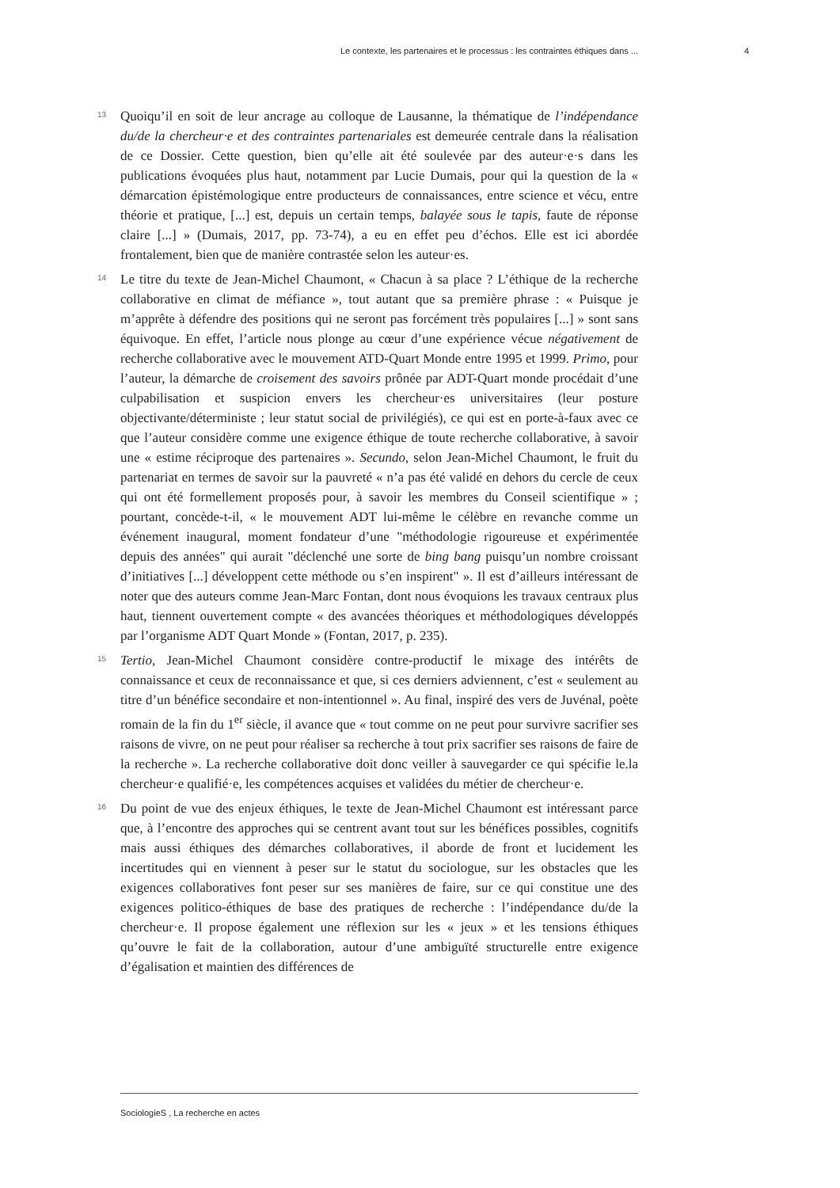Le contexte, les partenaires et le processus : les contraintes éthiques dans ... 4
13
Quoiqu’il en soit de leur ancrage au colloque de Lausanne, la thématique de l’indépendance du/de la chercheur·e et des contraintes partenariales est demeurée centrale dans la réalisation de ce Dossier. Cette question, bien qu’elle ait été soulevée par des auteur·e·s dans les publications évoquées plus haut, notamment par Lucie Dumais, pour qui la question de la « démarcation épistémologique entre producteurs de connaissances, entre science et vécu, entre théorie et pratique, [...] est, depuis un certain temps, balayée sous le tapis, faute de réponse claire [...] » (Dumais, 2017, pp. 73-74), a eu en effet peu d’échos. Elle est ici abordée frontalement, bien que de manière contrastée selon les auteur·es.
14
Le titre du texte de Jean-Michel Chaumont, « Chacun à sa place ? L’éthique de la recherche collaborative en climat de méfiance », tout autant que sa première phrase : « Puisque je m’apprête à défendre des positions qui ne seront pas forcément très populaires [...] » sont sans équivoque. En effet, l’article nous plonge au cœur d’une expérience vécue négativement de recherche collaborative avec le mouvement ATD-Quart Monde entre 1995 et 1999. Primo, pour l’auteur, la démarche de croisement des savoirs prônée par ADT-Quart monde procédait d’une culpabilisation et suspicion envers les chercheur·es universitaires (leur posture objectivante/déterministe ; leur statut social de privilégiés), ce qui est en porte-à-faux avec ce que l’auteur considère comme une exigence éthique de toute recherche collaborative, à savoir une « estime réciproque des partenaires ». Secundo, selon Jean-Michel Chaumont, le fruit du partenariat en termes de savoir sur la pauvreté « n’a pas été validé en dehors du cercle de ceux qui ont été formellement proposés pour, à savoir les membres du Conseil scientifique » ; pourtant, concède-t-il, « le mouvement ADT lui-même le célèbre en revanche comme un événement inaugural, moment fondateur d’une "méthodologie rigoureuse et expérimentée depuis des années" qui aurait "déclenché une sorte de bing bang puisqu’un nombre croissant d’initiatives [...] développent cette méthode ou s’en inspirent" ». Il est d’ailleurs intéressant de noter que des auteurs comme Jean-Marc Fontan, dont nous évoquions les travaux centraux plus haut, tiennent ouvertement compte « des avancées théoriques et méthodologiques développés par l’organisme ADT Quart Monde » (Fontan, 2017, p. 235).
15
Tertio, Jean-Michel Chaumont considère contre-productif le mixage des intérêts de connaissance et ceux de reconnaissance et que, si ces derniers adviennent, c’est « seulement au titre d’un bénéfice secondaire et non-intentionnel ». Au final, inspiré des vers de Juvénal, poète romain de la fin du 1<sup>er</sup> siècle, il avance que « tout comme on ne peut pour survivre sacrifier ses raisons de vivre, on ne peut pour réaliser sa recherche à tout prix sacrifier ses raisons de faire de la recherche ». La recherche collaborative doit donc veiller à sauvegarder ce qui spécifie le.la chercheur·e qualifié·e, les compétences acquises et validées du métier de chercheur·e.
16
Du point de vue des enjeux éthiques, le texte de Jean-Michel Chaumont est intéressant parce que, à l’encontre des approches qui se centrent avant tout sur les bénéfices possibles, cognitifs mais aussi éthiques des démarches collaboratives, il aborde de front et lucidement les incertitudes qui en viennent à peser sur le statut du sociologue, sur les obstacles que les exigences collaboratives font peser sur ses manières de faire, sur ce qui constitue une des exigences politico-éthiques de base des pratiques de recherche : l’indépendance du/de la chercheur·e. Il propose également une réflexion sur les « jeux » et les tensions éthiques qu’ouvre le fait de la collaboration, autour d’une ambiguïté structurelle entre exigence d’égalisation et maintien des différences de
SociologieS , La recherche en actes